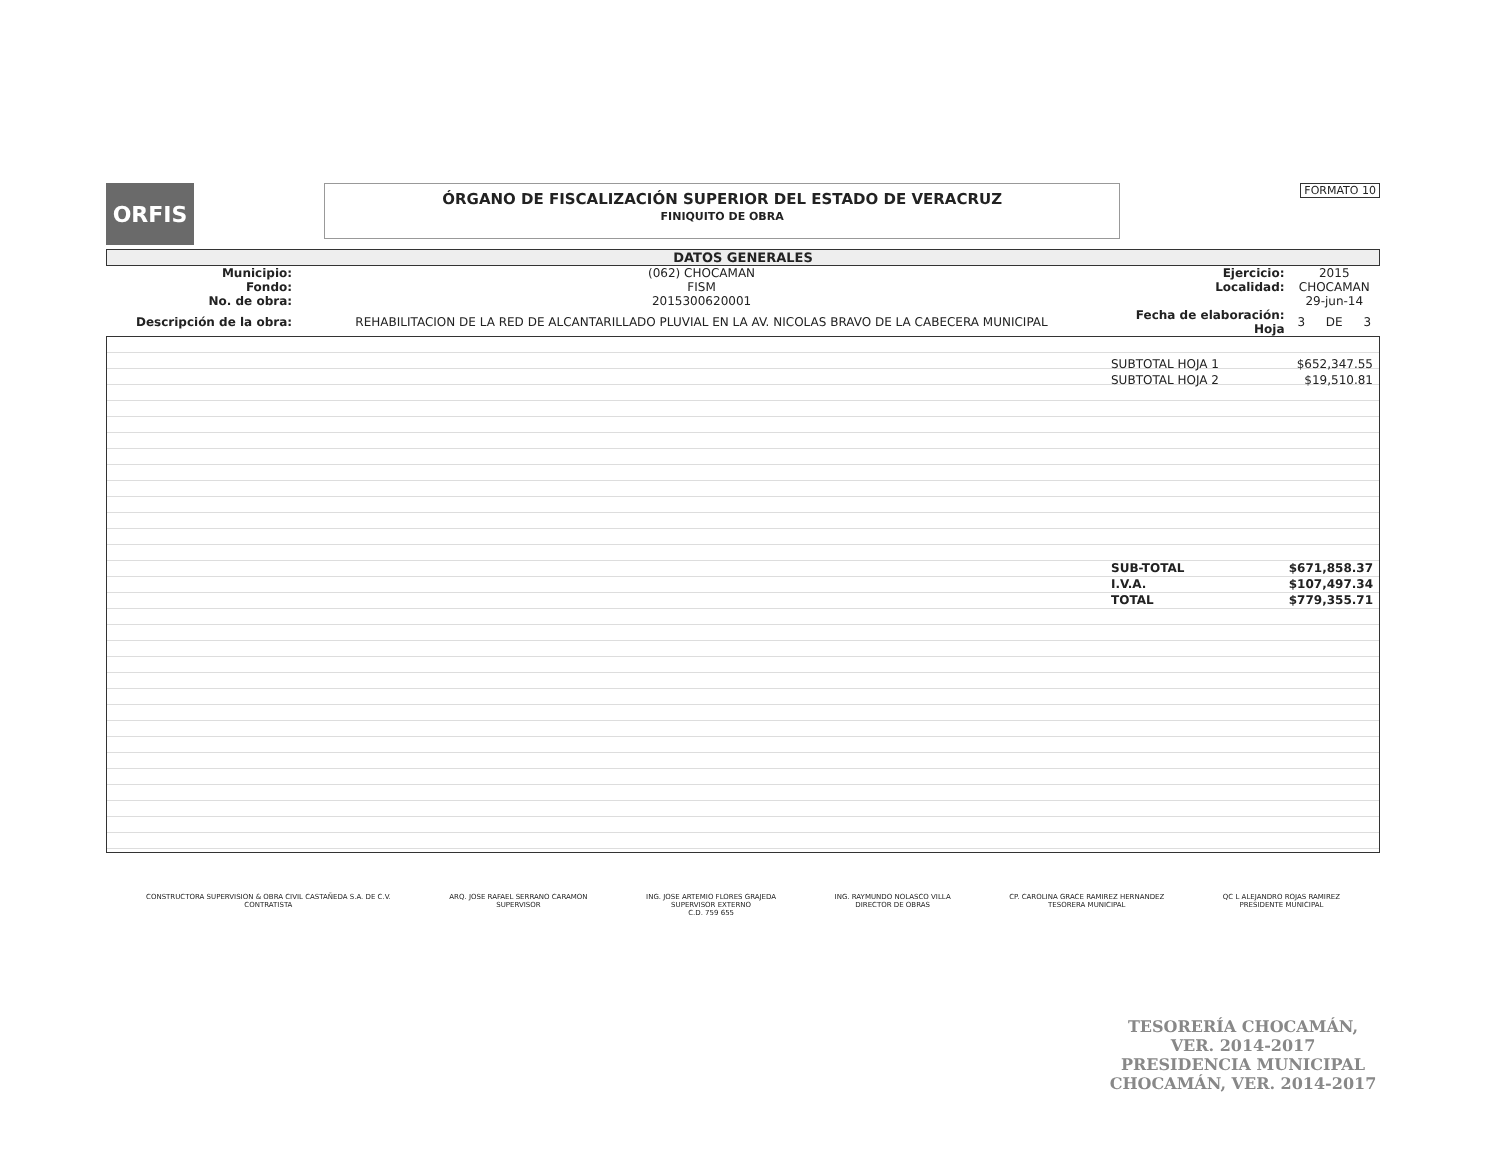ORFIS
ÓRGANO DE FISCALIZACIÓN SUPERIOR DEL ESTADO DE VERACRUZ
FINIQUITO DE OBRA
FORMATO 10
DATOS GENERALES
| Municipio: | (062) CHOCAMAN | Ejercicio: | 2015 | | |
| Fondo: | FISM | Localidad: | CHOCAMAN | | |
| No. de obra: | 2015300620001 | | 29-jun-14 | | |
| Descripción de la obra: | REHABILITACION DE LA RED DE ALCANTARILLADO PLUVIAL EN LA AV. NICOLAS BRAVO DE LA CABECERA MUNICIPAL | Fecha de elaboración: Hoja | 3 | DE | 3 |
| SUBTOTAL HOJA 1 | $652,347.55 |
| SUBTOTAL HOJA 2 | $19,510.81 |
| SUB-TOTAL | $671,858.37 |
| I.V.A. | $107,497.34 |
| TOTAL | $779,355.71 |
CONSTRUCTORA SUPERVISION & OBRA CIVIL CASTAÑEDA S.A. DE C.V.
CONTRATISTA
ARQ. JOSE RAFAEL SERRANO CARAMON
SUPERVISOR
ING. JOSE ARTEMIO FLORES GRAJEDA
SUPERVISOR EXTERNO
C.D. 759 655
ING. RAYMUNDO NOLASCO VILLA
DIRECTOR DE OBRAS
CP. CAROLINA GRACE RAMIREZ HERNANDEZ
TESORERA MUNICIPAL
QC L ALEJANDRO ROJAS RAMIREZ
PRESIDENTE MUNICIPAL
TESORERÍA CHOCAMÁN, VER. 2014-2017
PRESIDENCIA MUNICIPAL CHOCAMÁN, VER. 2014-2017